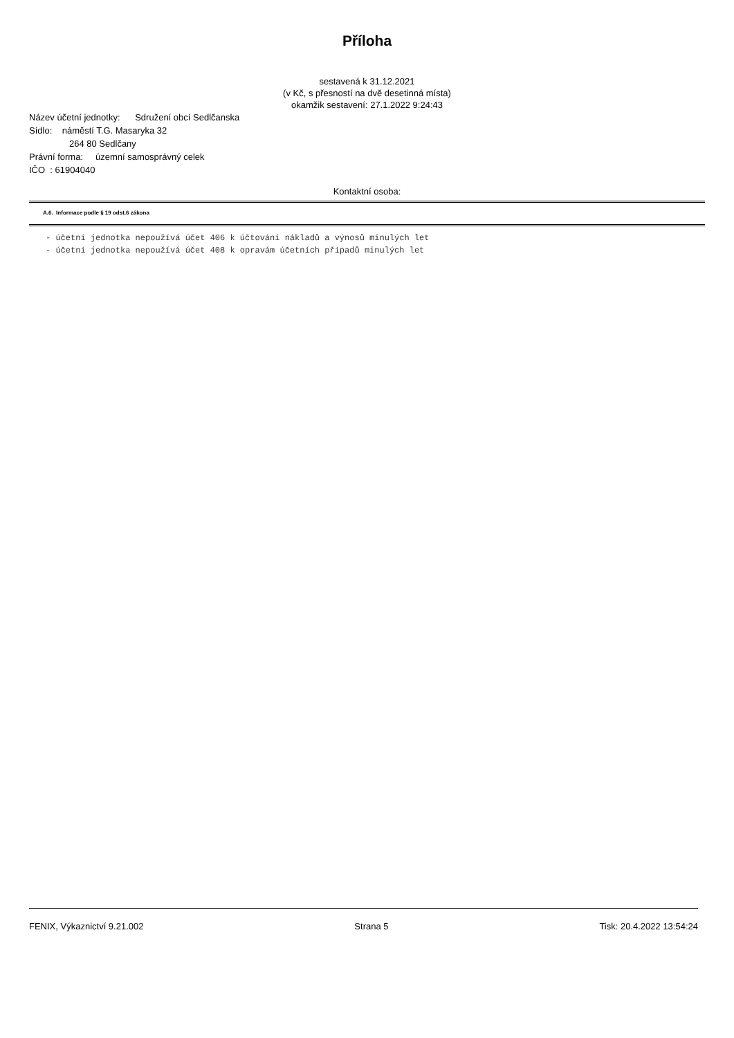Příloha
sestavená k 31.12.2021
(v Kč, s přesností na dvě desetinná místa)
okamžik sestavení: 27.1.2022 9:24:43
Název účetní jednotky: Sdružení obcí Sedlčanska
Sídlo: náměstí T.G. Masaryka 32
264 80 Sedlčany
Právní forma: územní samosprávný celek
IČO : 61904040
Kontaktní osoba:
A.6. Informace podle § 19 odst.6 zákona
- účetní jednotka nepoužívá účet 406 k účtování nákladů a výnosů minulých let
- účetní jednotka nepoužívá účet 408 k opravám účetních případů minulých let
FENIX, Výkaznictví 9.21.002 Strana 5 Tisk: 20.4.2022 13:54:24